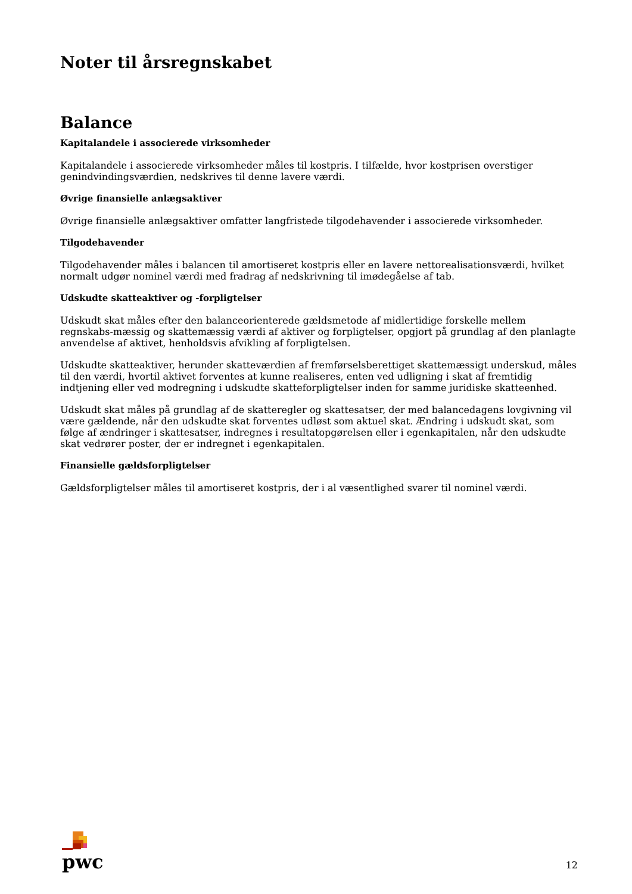Noter til årsregnskabet
Balance
Kapitalandele i associerede virksomheder
Kapitalandele i associerede virksomheder måles til kostpris. I tilfælde, hvor kostprisen overstiger genindvindingsværdien, nedskrives til denne lavere værdi.
Øvrige finansielle anlægsaktiver
Øvrige finansielle anlægsaktiver omfatter langfristede tilgodehavender i associerede virksomheder.
Tilgodehavender
Tilgodehavender måles i balancen til amortiseret kostpris eller en lavere nettorealisationsværdi, hvilket normalt udgør nominel værdi med fradrag af nedskrivning til imødegåelse af tab.
Udskudte skatteaktiver og -forpligtelser
Udskudt skat måles efter den balanceorienterede gældsmetode af midlertidige forskelle mellem regnskabs-mæssig og skattemæssig værdi af aktiver og forpligtelser, opgjort på grundlag af den planlagte anvendelse af aktivet, henholdsvis afvikling af forpligtelsen.
Udskudte skatteaktiver, herunder skatteværdien af fremførselsberettiget skattemæssigt underskud, måles til den værdi, hvortil aktivet forventes at kunne realiseres, enten ved udligning i skat af fremtidig indtjening eller ved modregning i udskudte skatteforpligtelser inden for samme juridiske skatteenhed.
Udskudt skat måles på grundlag af de skatteregler og skattesatser, der med balancedagens lovgivning vil være gældende, når den udskudte skat forventes udløst som aktuel skat. Ændring i udskudt skat, som følge af ændringer i skattesatser, indregnes i resultatopgørelsen eller i egenkapitalen, når den udskudte skat vedrører poster, der er indregnet i egenkapitalen.
Finansielle gældsforpligtelser
Gældsforpligtelser måles til amortiseret kostpris, der i al væsentlighed svarer til nominel værdi.
pwc
12